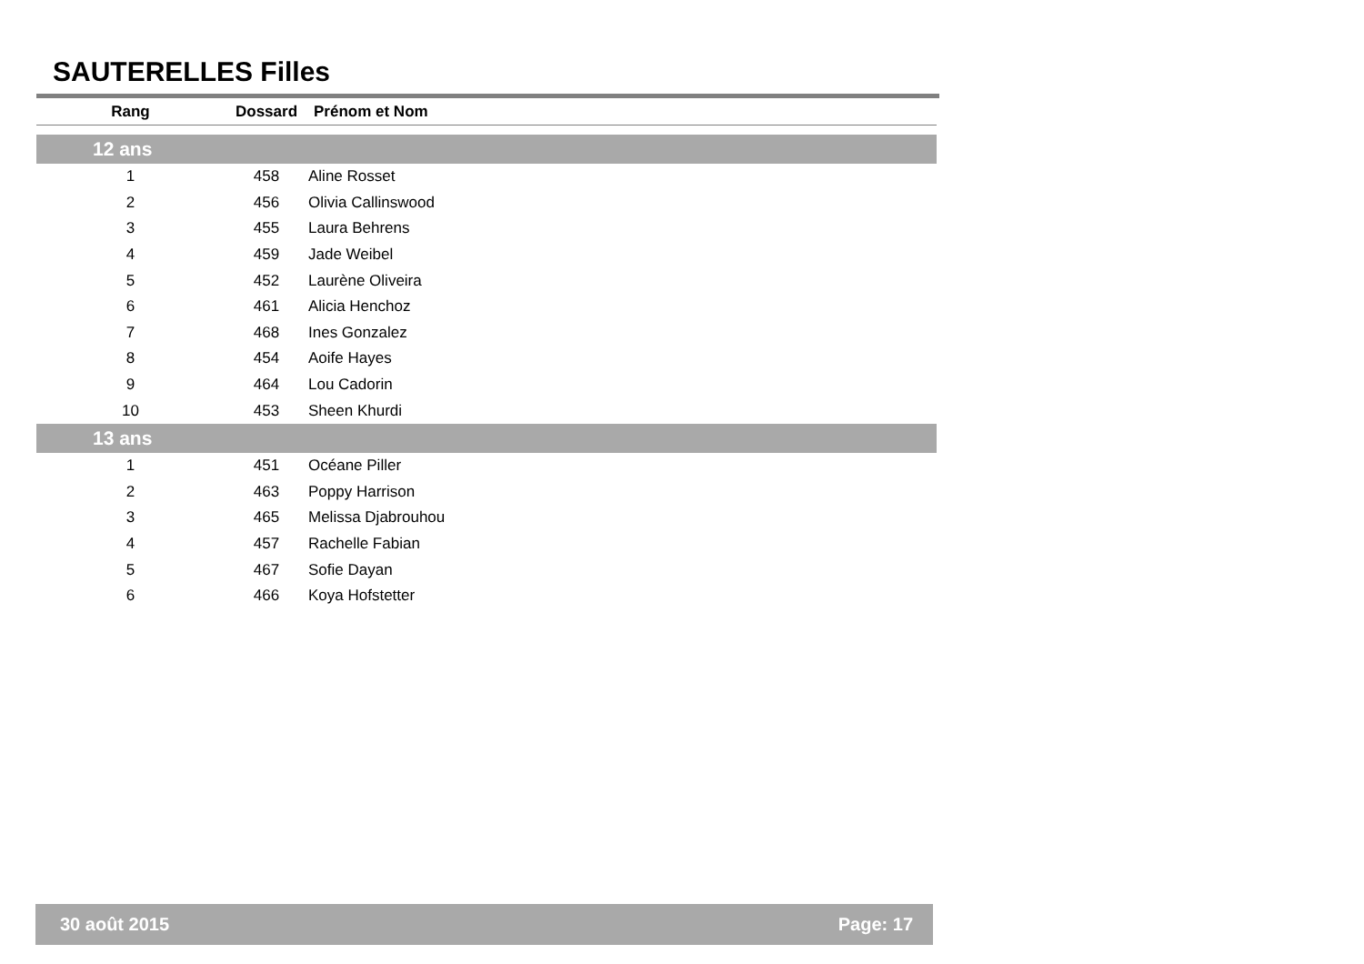SAUTERELLES Filles
| Rang | Dossard | Prénom et Nom |
| --- | --- | --- |
| 12 ans | | |
| 1 | 458 | Aline Rosset |
| 2 | 456 | Olivia Callinswood |
| 3 | 455 | Laura Behrens |
| 4 | 459 | Jade Weibel |
| 5 | 452 | Laurène Oliveira |
| 6 | 461 | Alicia Henchoz |
| 7 | 468 | Ines Gonzalez |
| 8 | 454 | Aoife Hayes |
| 9 | 464 | Lou Cadorin |
| 10 | 453 | Sheen Khurdi |
| 13 ans | | |
| 1 | 451 | Océane Piller |
| 2 | 463 | Poppy Harrison |
| 3 | 465 | Melissa Djabrouhou |
| 4 | 457 | Rachelle Fabian |
| 5 | 467 | Sofie Dayan |
| 6 | 466 | Koya Hofstetter |
30 août 2015 Page: 17